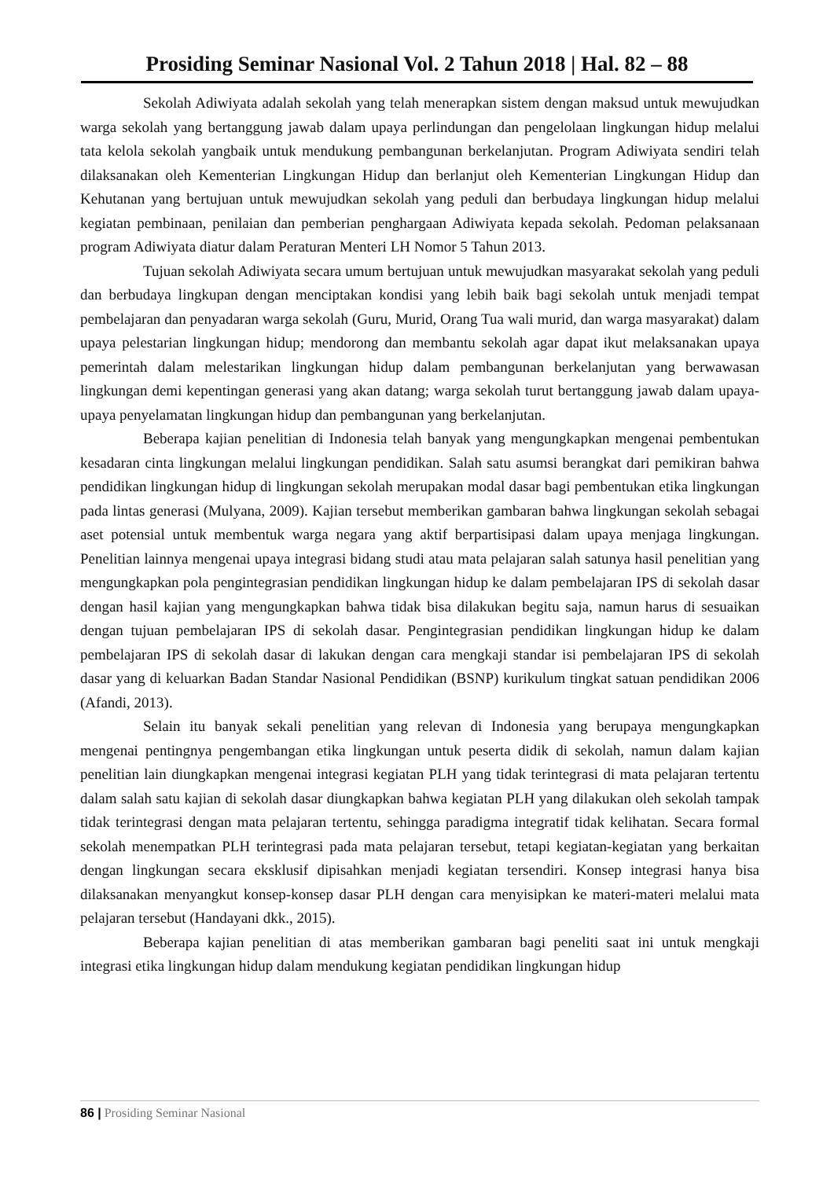Prosiding Seminar Nasional Vol. 2 Tahun 2018 | Hal. 82 – 88
Sekolah Adiwiyata adalah sekolah yang telah menerapkan sistem dengan maksud untuk mewujudkan warga sekolah yang bertanggung jawab dalam upaya perlindungan dan pengelolaan lingkungan hidup melalui tata kelola sekolah yangbaik untuk mendukung pembangunan berkelanjutan. Program Adiwiyata sendiri telah dilaksanakan oleh Kementerian Lingkungan Hidup dan berlanjut oleh Kementerian Lingkungan Hidup dan Kehutanan yang bertujuan untuk mewujudkan sekolah yang peduli dan berbudaya lingkungan hidup melalui kegiatan pembinaan, penilaian dan pemberian penghargaan Adiwiyata kepada sekolah. Pedoman pelaksanaan program Adiwiyata diatur dalam Peraturan Menteri LH Nomor 5 Tahun 2013.
Tujuan sekolah Adiwiyata secara umum bertujuan untuk mewujudkan masyarakat sekolah yang peduli dan berbudaya lingkupan dengan menciptakan kondisi yang lebih baik bagi sekolah untuk menjadi tempat pembelajaran dan penyadaran warga sekolah (Guru, Murid, Orang Tua wali murid, dan warga masyarakat) dalam upaya pelestarian lingkungan hidup; mendorong dan membantu sekolah agar dapat ikut melaksanakan upaya pemerintah dalam melestarikan lingkungan hidup dalam pembangunan berkelanjutan yang berwawasan lingkungan demi kepentingan generasi yang akan datang; warga sekolah turut bertanggung jawab dalam upaya-upaya penyelamatan lingkungan hidup dan pembangunan yang berkelanjutan.
Beberapa kajian penelitian di Indonesia telah banyak yang mengungkapkan mengenai pembentukan kesadaran cinta lingkungan melalui lingkungan pendidikan. Salah satu asumsi berangkat dari pemikiran bahwa pendidikan lingkungan hidup di lingkungan sekolah merupakan modal dasar bagi pembentukan etika lingkungan pada lintas generasi (Mulyana, 2009). Kajian tersebut memberikan gambaran bahwa lingkungan sekolah sebagai aset potensial untuk membentuk warga negara yang aktif berpartisipasi dalam upaya menjaga lingkungan. Penelitian lainnya mengenai upaya integrasi bidang studi atau mata pelajaran salah satunya hasil penelitian yang mengungkapkan pola pengintegrasian pendidikan lingkungan hidup ke dalam pembelajaran IPS di sekolah dasar dengan hasil kajian yang mengungkapkan bahwa tidak bisa dilakukan begitu saja, namun harus di sesuaikan dengan tujuan pembelajaran IPS di sekolah dasar. Pengintegrasian pendidikan lingkungan hidup ke dalam pembelajaran IPS di sekolah dasar di lakukan dengan cara mengkaji standar isi pembelajaran IPS di sekolah dasar yang di keluarkan Badan Standar Nasional Pendidikan (BSNP) kurikulum tingkat satuan pendidikan 2006 (Afandi, 2013).
Selain itu banyak sekali penelitian yang relevan di Indonesia yang berupaya mengungkapkan mengenai pentingnya pengembangan etika lingkungan untuk peserta didik di sekolah, namun dalam kajian penelitian lain diungkapkan mengenai integrasi kegiatan PLH yang tidak terintegrasi di mata pelajaran tertentu dalam salah satu kajian di sekolah dasar diungkapkan bahwa kegiatan PLH yang dilakukan oleh sekolah tampak tidak terintegrasi dengan mata pelajaran tertentu, sehingga paradigma integratif tidak kelihatan. Secara formal sekolah menempatkan PLH terintegrasi pada mata pelajaran tersebut, tetapi kegiatan-kegiatan yang berkaitan dengan lingkungan secara eksklusif dipisahkan menjadi kegiatan tersendiri. Konsep integrasi hanya bisa dilaksanakan menyangkut konsep-konsep dasar PLH dengan cara menyisipkan ke materi-materi melalui mata pelajaran tersebut (Handayani dkk., 2015).
Beberapa kajian penelitian di atas memberikan gambaran bagi peneliti saat ini untuk mengkaji integrasi etika lingkungan hidup dalam mendukung kegiatan pendidikan lingkungan hidup
86 | Prosiding Seminar Nasional